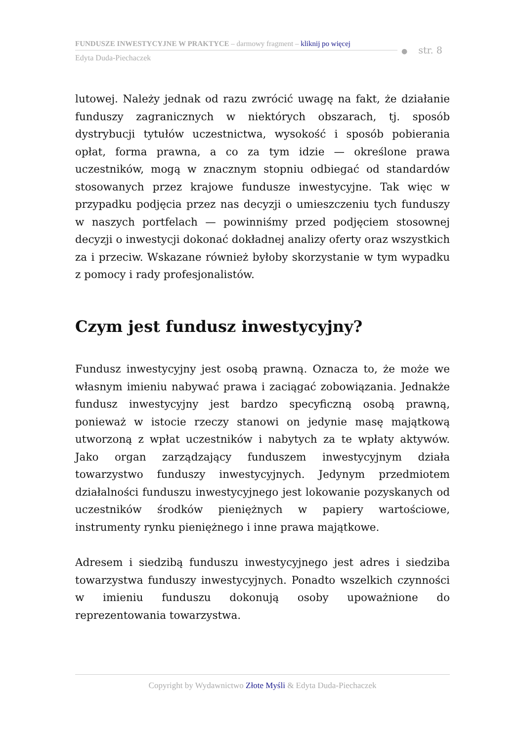FUNDUSZE INWESTYCYJNE W PRAKTYCE – darmowy fragment – kliknij po więcej
Edyta Duda-Piechaczek
● str. 8
lutowej. Należy jednak od razu zwrócić uwagę na fakt, że działanie funduszy zagranicznych w niektórych obszarach, tj. sposób dystrybucji tytułów uczestnictwa, wysokość i sposób pobierania opłat, forma prawna, a co za tym idzie — określone prawa uczestników, mogą w znacznym stopniu odbiegać od standardów stosowanych przez krajowe fundusze inwestycyjne. Tak więc w przypadku podjęcia przez nas decyzji o umieszczeniu tych funduszy w naszych portfelach — powinniśmy przed podjęciem stosownej decyzji o inwestycji dokonać dokładnej analizy oferty oraz wszystkich za i przeciw. Wskazane również byłoby skorzystanie w tym wypadku z pomocy i rady profesjonalistów.
Czym jest fundusz inwestycyjny?
Fundusz inwestycyjny jest osobą prawną. Oznacza to, że może we własnym imieniu nabywać prawa i zaciągać zobowiązania. Jednakże fundusz inwestycyjny jest bardzo specyficzną osobą prawną, ponieważ w istocie rzeczy stanowi on jedynie masę majątkową utworzoną z wpłat uczestników i nabytych za te wpłaty aktywów. Jako organ zarządzający funduszem inwestycyjnym działa towarzystwo funduszy inwestycyjnych. Jedynym przedmiotem działalności funduszu inwestycyjnego jest lokowanie pozyskanych od uczestników środków pieniężnych w papiery wartościowe, instrumenty rynku pieniężnego i inne prawa majątkowe.
Adresem i siedzibą funduszu inwestycyjnego jest adres i siedziba towarzystwa funduszy inwestycyjnych. Ponadto wszelkich czynności w imieniu funduszu dokonują osoby upoważnione do reprezentowania towarzystwa.
Copyright by Wydawnictwo Złote Myśli & Edyta Duda-Piechaczek